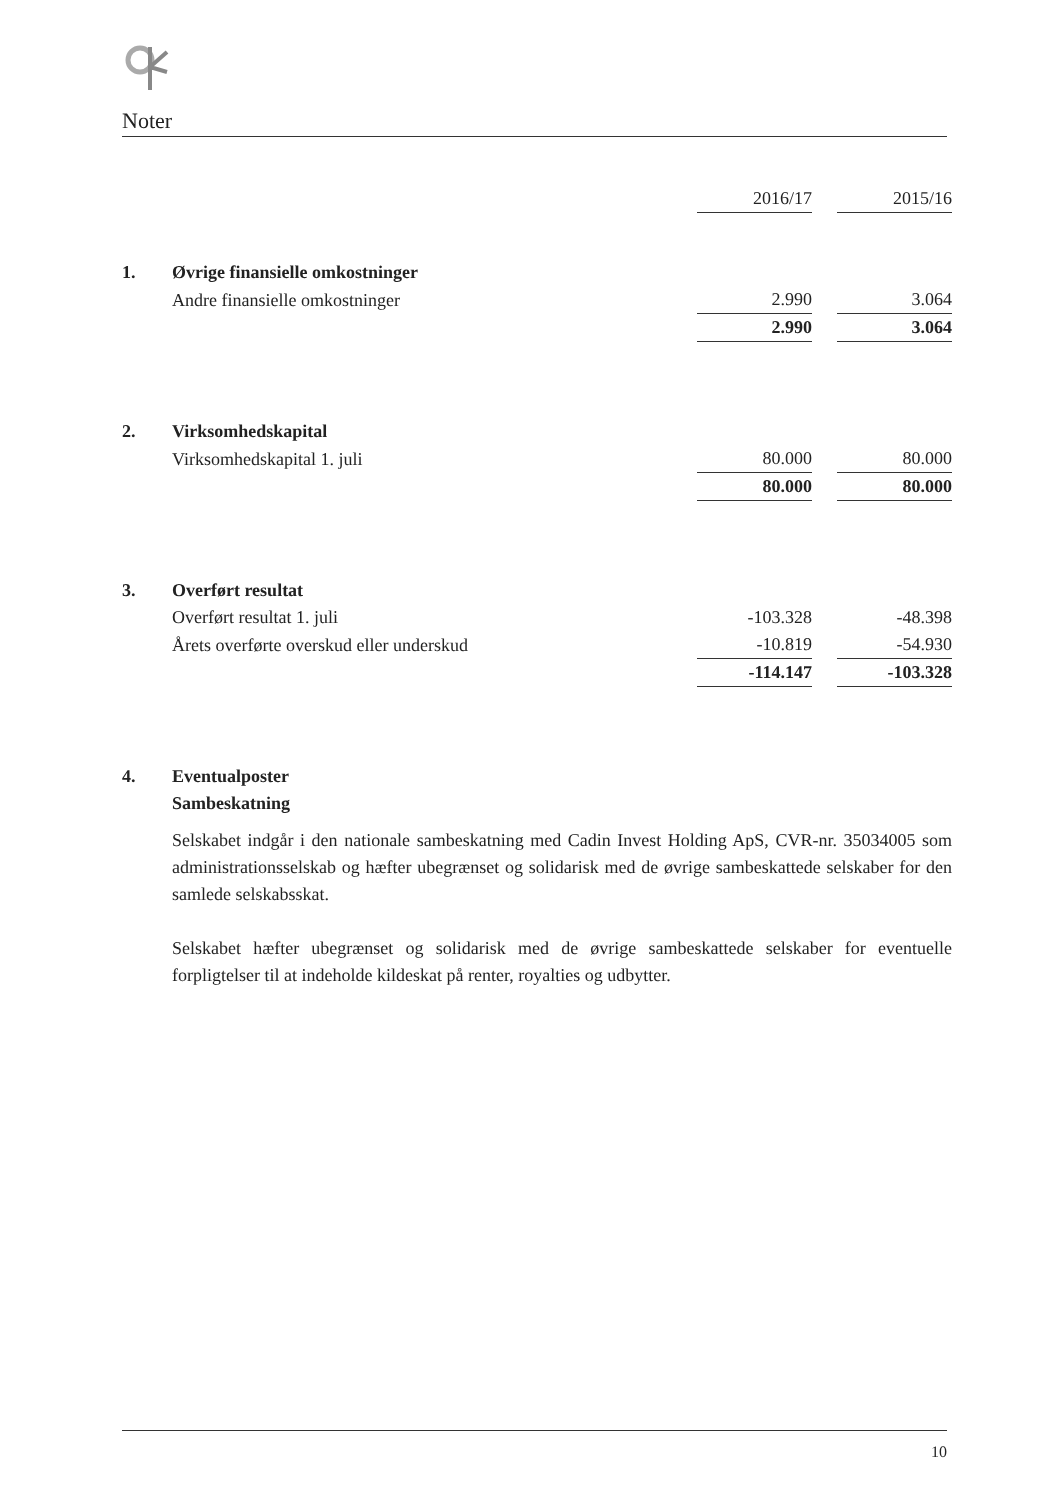Noter
| | | 2016/17 | | 2015/16 |
| 1. | Øvrige finansielle omkostninger | | | |
| | Andre finansielle omkostninger | 2.990 | | 3.064 |
| | | 2.990 | | 3.064 |
| 2. | Virksomhedskapital | | | |
| | Virksomhedskapital 1. juli | 80.000 | | 80.000 |
| | | 80.000 | | 80.000 |
| 3. | Overført resultat | | | |
| | Overført resultat 1. juli | -103.328 | | -48.398 |
| | Årets overførte overskud eller underskud | -10.819 | | -54.930 |
| | | -114.147 | | -103.328 |
| 4. | Eventualposter | | | |
| | Sambeskatning | | | |
Selskabet indgår i den nationale sambeskatning med Cadin Invest Holding ApS, CVR-nr. 35034005 som administrationsselskab og hæfter ubegrænset og solidarisk med de øvrige sambeskattede selskaber for den samlede selskabsskat.
Selskabet hæfter ubegrænset og solidarisk med de øvrige sambeskattede selskaber for eventuelle forpligtelser til at indeholde kildeskat på renter, royalties og udbytter.
10